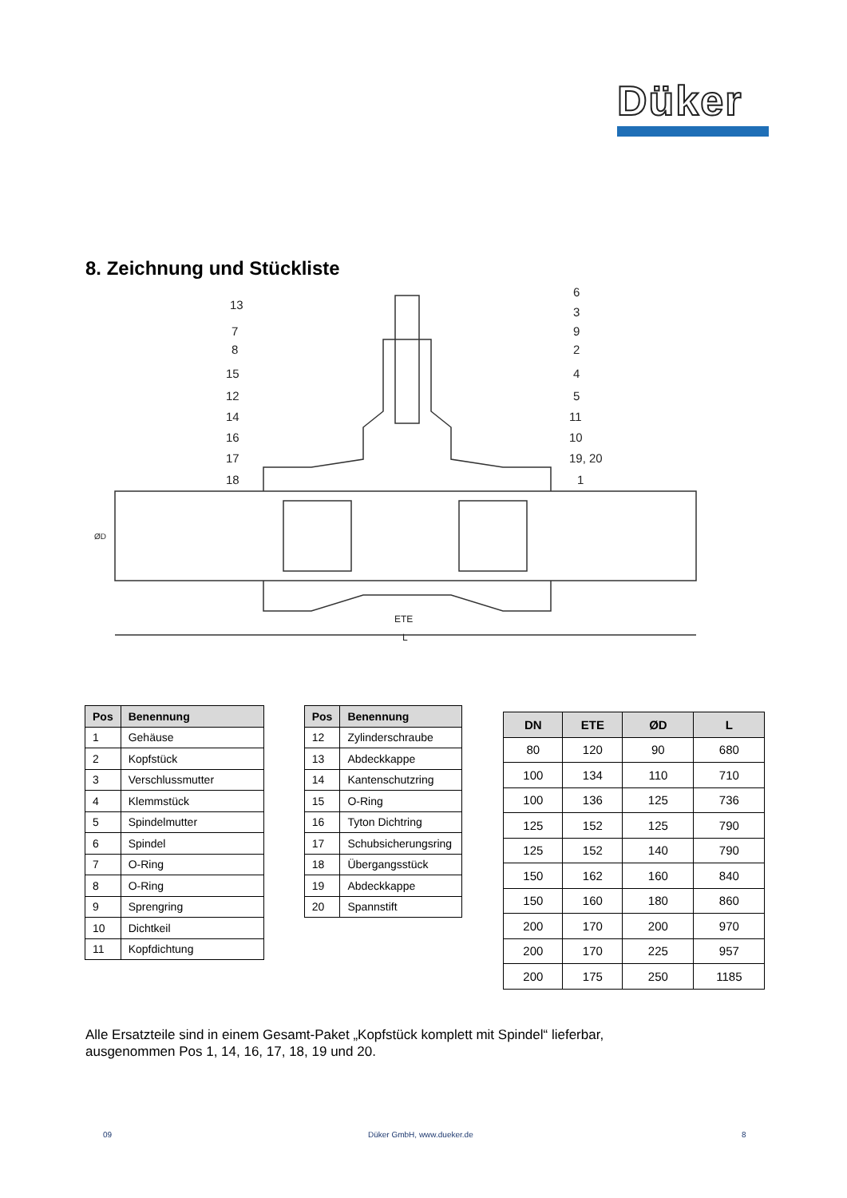Düker
8. Zeichnung und Stückliste
13
7
8
15
12
14
16
17
18
6
3
9
2
4
5
11
10
19, 20
1
ETE
L
ØD
| Pos | Benennung |
| --- | --- |
| 1 | Gehäuse |
| 2 | Kopfstück |
| 3 | Verschlussmutter |
| 4 | Klemmstück |
| 5 | Spindelmutter |
| 6 | Spindel |
| 7 | O-Ring |
| 8 | O-Ring |
| 9 | Sprengring |
| 10 | Dichtkeil |
| 11 | Kopfdichtung |
| Pos | Benennung |
| --- | --- |
| 12 | Zylinderschraube |
| 13 | Abdeckkappe |
| 14 | Kantenschutzring |
| 15 | O-Ring |
| 16 | Tyton Dichtring |
| 17 | Schubsicherungsring |
| 18 | Übergangsstück |
| 19 | Abdeckkappe |
| 20 | Spannstift |
| DN | ETE | ØD | L |
| --- | --- | --- | --- |
| 80 | 120 | 90 | 680 |
| 100 | 134 | 110 | 710 |
| 100 | 136 | 125 | 736 |
| 125 | 152 | 125 | 790 |
| 125 | 152 | 140 | 790 |
| 150 | 162 | 160 | 840 |
| 150 | 160 | 180 | 860 |
| 200 | 170 | 200 | 970 |
| 200 | 170 | 225 | 957 |
| 200 | 175 | 250 | 1185 |
Alle Ersatzteile sind in einem Gesamt-Paket „Kopfstück komplett mit Spindel“ lieferbar,
ausgenommen Pos 1, 14, 16, 17, 18, 19 und 20.
09 Düker GmbH, www.dueker.de 8